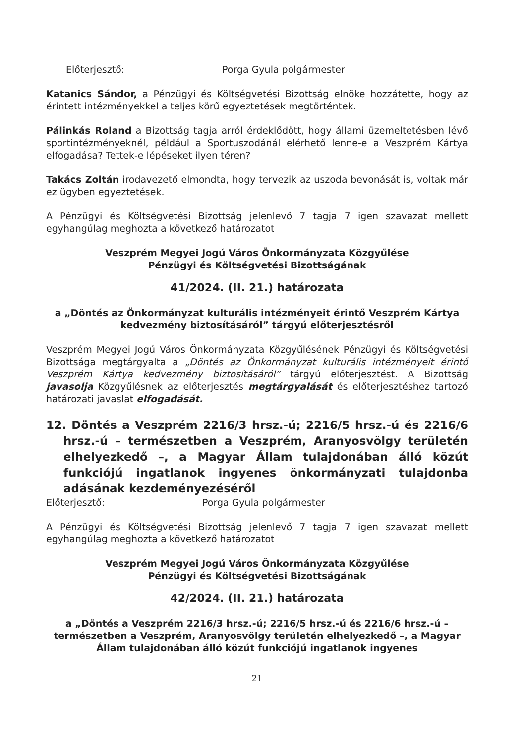Előterjesztő: Porga Gyula polgármester
Katanics Sándor, a Pénzügyi és Költségvetési Bizottság elnöke hozzátette, hogy az érintett intézményekkel a teljes körű egyeztetések megtörténtek.
Pálinkás Roland a Bizottság tagja arról érdeklődött, hogy állami üzemeltetésben lévő sportintézményeknél, például a Sportuszodánál elérhető lenne-e a Veszprém Kártya elfogadása? Tettek-e lépéseket ilyen téren?
Takács Zoltán irodavezető elmondta, hogy tervezik az uszoda bevonását is, voltak már ez ügyben egyeztetések.
A Pénzügyi és Költségvetési Bizottság jelenlevő 7 tagja 7 igen szavazat mellett egyhangúlag meghozta a következő határozatot
Veszprém Megyei Jogú Város Önkormányzata Közgyűlése
Pénzügyi és Költségvetési Bizottságának
41/2024. (II. 21.) határozata
a „Döntés az Önkormányzat kulturális intézményeit érintő Veszprém Kártya kedvezmény biztosításáról” tárgyú előterjesztésről
Veszprém Megyei Jogú Város Önkormányzata Közgyűlésének Pénzügyi és Költségvetési Bizottsága megtárgyalta a „Döntés az Önkormányzat kulturális intézményeit érintő Veszprém Kártya kedvezmény biztosításáról” tárgyú előterjesztést. A Bizottság javasolja Közgyűlésnek az előterjesztés megtárgyalását és előterjesztéshez tartozó határozati javaslat elfogadását.
12. Döntés a Veszprém 2216/3 hrsz.-ú; 2216/5 hrsz.-ú és 2216/6 hrsz.-ú – természetben a Veszprém, Aranyosvölgy területén elhelyezkedő –, a Magyar Állam tulajdonában álló közút funkciójú ingatlanok ingyenes önkormányzati tulajdonba adásának kezdeményezéséről
Előterjesztő: Porga Gyula polgármester
A Pénzügyi és Költségvetési Bizottság jelenlevő 7 tagja 7 igen szavazat mellett egyhangúlag meghozta a következő határozatot
Veszprém Megyei Jogú Város Önkormányzata Közgyűlése
Pénzügyi és Költségvetési Bizottságának
42/2024. (II. 21.) határozata
a „Döntés a Veszprém 2216/3 hrsz.-ú; 2216/5 hrsz.-ú és 2216/6 hrsz.-ú – természetben a Veszprém, Aranyosvölgy területén elhelyezkedő –, a Magyar Állam tulajdonában álló közút funkciójú ingatlanok ingyenes
21